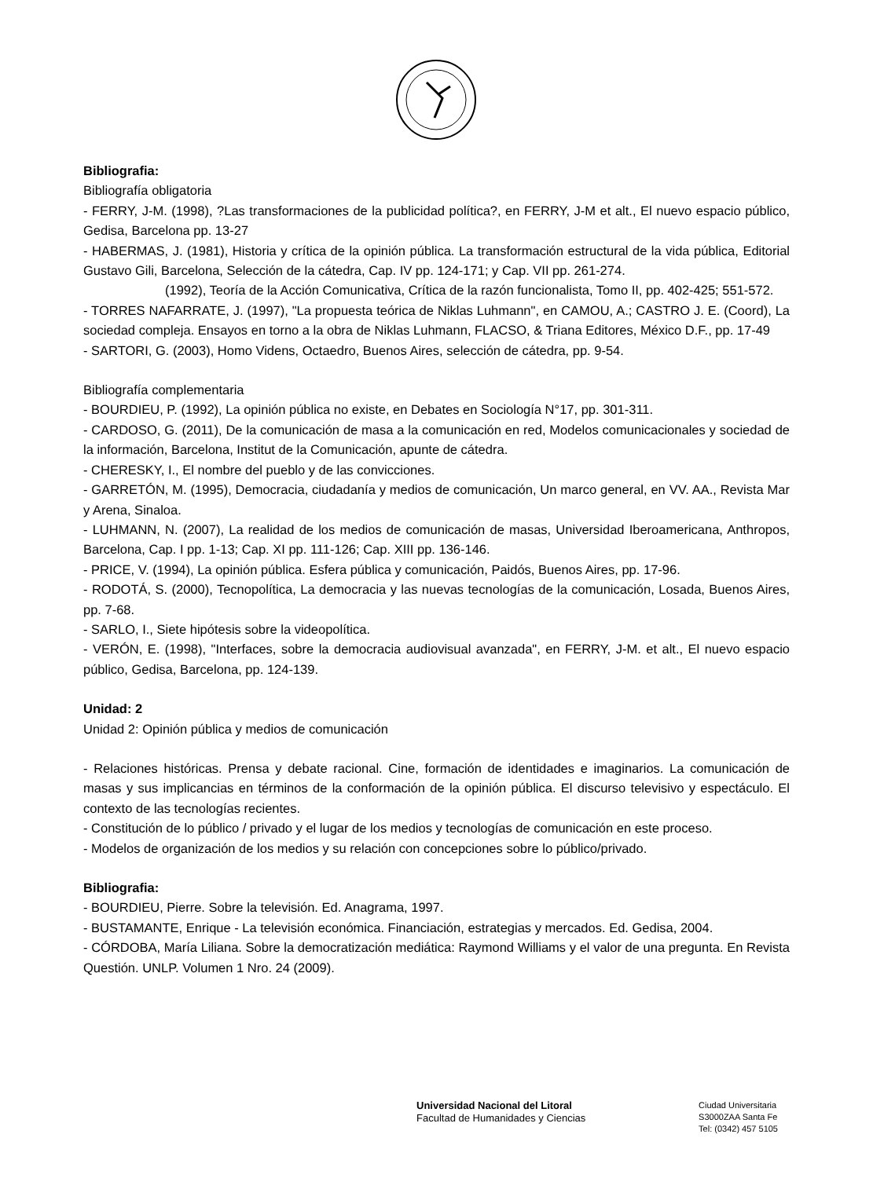Bibliografia:
Bibliografía obligatoria
- FERRY, J-M. (1998), ?Las transformaciones de la publicidad política?, en FERRY, J-M et alt., El nuevo espacio público, Gedisa, Barcelona pp. 13-27
- HABERMAS, J. (1981), Historia y crítica de la opinión pública. La transformación estructural de la vida pública, Editorial Gustavo Gili, Barcelona, Selección de la cátedra, Cap. IV pp. 124-171; y Cap. VII pp. 261-274.
(1992), Teoría de la Acción Comunicativa, Crítica de la razón funcionalista, Tomo II, pp. 402-425; 551-572.
- TORRES NAFARRATE, J. (1997), "La propuesta teórica de Niklas Luhmann", en CAMOU, A.; CASTRO J. E. (Coord), La sociedad compleja. Ensayos en torno a la obra de Niklas Luhmann, FLACSO, & Triana Editores, México D.F., pp. 17-49
- SARTORI, G. (2003), Homo Videns, Octaedro, Buenos Aires, selección de cátedra, pp. 9-54.
Bibliografía complementaria
- BOURDIEU, P. (1992), La opinión pública no existe, en Debates en Sociología N°17, pp. 301-311.
- CARDOSO, G. (2011), De la comunicación de masa a la comunicación en red, Modelos comunicacionales y sociedad de la información, Barcelona, Institut de la Comunicación, apunte de cátedra.
- CHERESKY, I., El nombre del pueblo y de las convicciones.
- GARRETÓN, M. (1995), Democracia, ciudadanía y medios de comunicación, Un marco general, en VV. AA., Revista Mar y Arena, Sinaloa.
- LUHMANN, N. (2007), La realidad de los medios de comunicación de masas, Universidad Iberoamericana, Anthropos, Barcelona, Cap. I pp. 1-13; Cap. XI pp. 111-126; Cap. XIII pp. 136-146.
- PRICE, V. (1994), La opinión pública. Esfera pública y comunicación, Paidós, Buenos Aires, pp. 17-96.
- RODOTÁ, S. (2000), Tecnopolítica, La democracia y las nuevas tecnologías de la comunicación, Losada, Buenos Aires, pp. 7-68.
- SARLO, I., Siete hipótesis sobre la videopolítica.
- VERÓN, E. (1998), "Interfaces, sobre la democracia audiovisual avanzada", en FERRY, J-M. et alt., El nuevo espacio público, Gedisa, Barcelona, pp. 124-139.
Unidad: 2
Unidad 2: Opinión pública y medios de comunicación
- Relaciones históricas. Prensa y debate racional. Cine, formación de identidades e imaginarios. La comunicación de masas y sus implicancias en términos de la conformación de la opinión pública. El discurso televisivo y espectáculo. El contexto de las tecnologías recientes.
- Constitución de lo público / privado y el lugar de los medios y tecnologías de comunicación en este proceso.
- Modelos de organización de los medios y su relación con concepciones sobre lo público/privado.
Bibliografia:
- BOURDIEU, Pierre. Sobre la televisión. Ed. Anagrama, 1997.
- BUSTAMANTE, Enrique - La televisión económica. Financiación, estrategias y mercados. Ed. Gedisa, 2004.
- CÓRDOBA, María Liliana. Sobre la democratización mediática: Raymond Williams y el valor de una pregunta. En Revista Questión. UNLP. Volumen 1 Nro. 24 (2009).
Universidad Nacional del Litoral
Facultad de Humanidades y Ciencias
Ciudad Universitaria
S3000ZAA Santa Fe
Tel: (0342) 457 5105